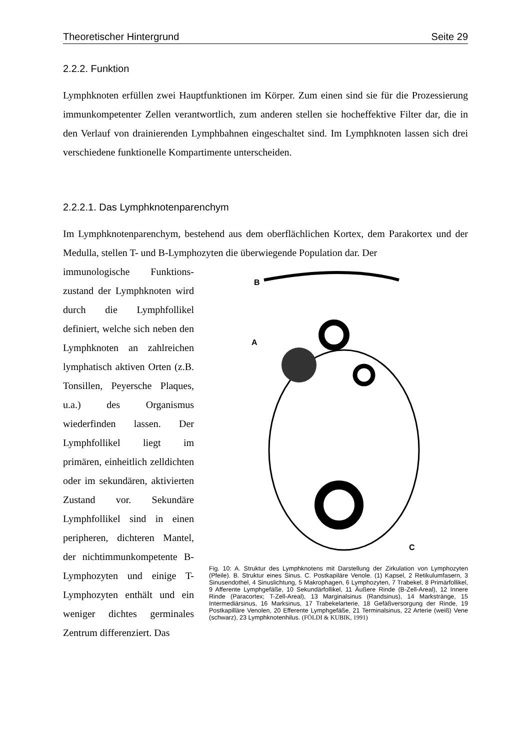Theoretischer Hintergrund Seite 29
2.2.2. Funktion
Lymphknoten erfüllen zwei Hauptfunktionen im Körper. Zum einen sind sie für die Prozessierung immunkompetenter Zellen verantwortlich, zum anderen stellen sie hocheffektive Filter dar, die in den Verlauf von drainierenden Lymphbahnen eingeschaltet sind. Im Lymphknoten lassen sich drei verschiedene funktionelle Kompartimente unterscheiden.
2.2.2.1. Das Lymphknotenparenchym
Im Lymphknotenparenchym, bestehend aus dem oberflächlichen Kortex, dem Parakortex und der Medulla, stellen T- und B-Lymphozyten die überwiegende Population dar. Der
immunologische Funktions­zustand der Lymphknoten wird durch die Lymphfollikel definiert, welche sich neben den Lymphknoten an zahlreichen lymphatisch aktiven Orten (z.B. Tonsillen, Peyersche Plaques, u.a.) des Organismus wiederfinden lassen. Der Lymphfollikel liegt im primären, einheitlich zelldichten oder im sekun­dären, aktivierten Zustand vor. Sekundäre Lymphfollikel sind in einen peripheren, dichteren Mantel, der nichtimmunkompetente B-Lymphozyten und einige T-Lymphozyten enthält und ein weniger dichtes germinales Zentrum differenziert. Das
B
A
C
Fig. 10: A. Struktur des Lymphknotens mit Darstellung der Zirkulation von Lymphozyten (Pfeile). B. Struktur eines Sinus. C. Postkapiläre Venole. (1) Kapsel, 2 Retikulumfasern, 3 Sinusendothel, 4 Sinuslichtung, 5 Makrophagen, 6 Lymphozyten, 7 Trabekel, 8 Primärfollikel, 9 Afferente Lymphgefäße, 10 Sekundärfollikel, 11 Äußere Rinde (B-Zell-Areal), 12 Innere Rinde (Paracortex; T-Zell-Areal), 13 Marginalsinus (Randsinus), 14 Markstränge, 15 Intermediärsinus, 16 Marksinus, 17 Trabekelarterie, 18 Gefäßversorgung der Rinde, 19 Postkapilläre Venolen, 20 Efferente Lymphgefäße, 21 Terminalsinus, 22 Arterie (weiß) Vene (schwarz), 23 Lymphknotenhilus. (FÖLDI & KUBIK, 1991)